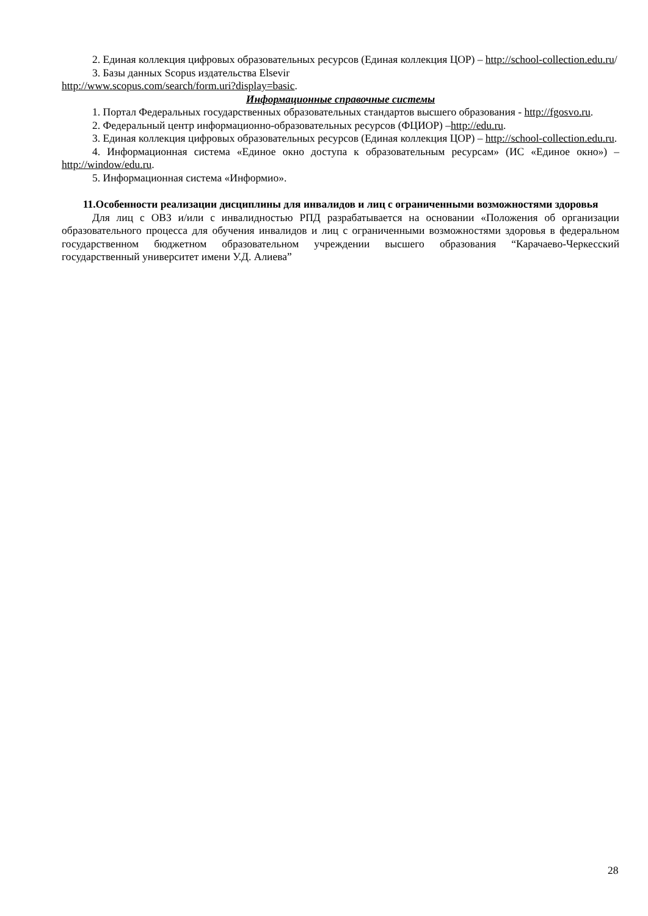2. Единая коллекция цифровых образовательных ресурсов (Единая коллекция ЦОР) – http://school-collection.edu.ru/
3. Базы данных Scopus издательства Elsevir
http://www.scopus.com/search/form.uri?display=basic.
Информационные справочные системы
1. Портал Федеральных государственных образовательных стандартов высшего образования - http://fgosvo.ru.
2. Федеральный центр информационно-образовательных ресурсов (ФЦИОР) –http://edu.ru.
3. Единая коллекция цифровых образовательных ресурсов (Единая коллекция ЦОР) – http://school-collection.edu.ru.
4. Информационная система «Единое окно доступа к образовательным ресурсам» (ИС «Единое окно») – http://window/edu.ru.
5. Информационная система «Информио».
11.Особенности реализации дисциплины для инвалидов и лиц с ограниченными возможностями здоровья
Для лиц с ОВЗ и/или с инвалидностью РПД разрабатывается на основании «Положения об организации образовательного процесса для обучения инвалидов и лиц с ограниченными возможностями здоровья в федеральном государственном бюджетном образовательном учреждении высшего образования “Карачаево-Черкесский государственный университет имени У.Д. Алиева”
28